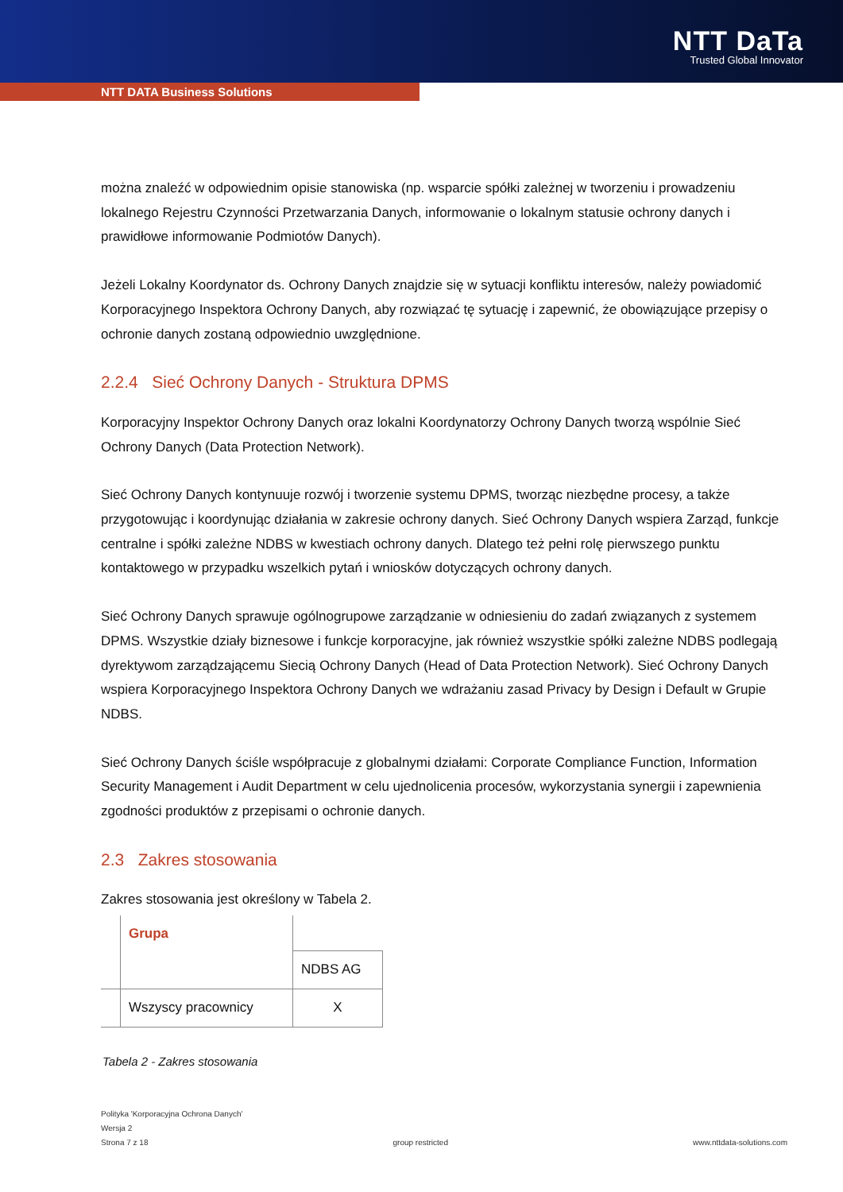NTT DaTa
Trusted Global Innovator
NTT DATA Business Solutions
można znaleźć w odpowiednim opisie stanowiska (np. wsparcie spółki zależnej w tworzeniu i prowadzeniu lokalnego Rejestru Czynności Przetwarzania Danych, informowanie o lokalnym statusie ochrony danych i prawidłowe informowanie Podmiotów Danych).
Jeżeli Lokalny Koordynator ds. Ochrony Danych znajdzie się w sytuacji konfliktu interesów, należy powiadomić Korporacyjnego Inspektora Ochrony Danych, aby rozwiązać tę sytuację i zapewnić, że obowiązujące przepisy o ochronie danych zostaną odpowiednio uwzględnione.
2.2.4 Sieć Ochrony Danych - Struktura DPMS
Korporacyjny Inspektor Ochrony Danych oraz lokalni Koordynatorzy Ochrony Danych tworzą wspólnie Sieć Ochrony Danych (Data Protection Network).
Sieć Ochrony Danych kontynuuje rozwój i tworzenie systemu DPMS, tworząc niezbędne procesy, a także przygotowując i koordynując działania w zakresie ochrony danych. Sieć Ochrony Danych wspiera Zarząd, funkcje centralne i spółki zależne NDBS w kwestiach ochrony danych. Dlatego też pełni rolę pierwszego punktu kontaktowego w przypadku wszelkich pytań i wniosków dotyczących ochrony danych.
Sieć Ochrony Danych sprawuje ogólnogrupowe zarządzanie w odniesieniu do zadań związanych z systemem DPMS. Wszystkie działy biznesowe i funkcje korporacyjne, jak również wszystkie spółki zależne NDBS podlegają dyrektywom zarządzającemu Siecią Ochrony Danych (Head of Data Protection Network). Sieć Ochrony Danych wspiera Korporacyjnego Inspektora Ochrony Danych we wdrażaniu zasad Privacy by Design i Default w Grupie NDBS.
Sieć Ochrony Danych ściśle współpracuje z globalnymi działami: Corporate Compliance Function, Information Security Management i Audit Department w celu ujednolicenia procesów, wykorzystania synergii i zapewnienia zgodności produktów z przepisami o ochronie danych.
2.3 Zakres stosowania
Zakres stosowania jest określony w Tabela 2.
| | Grupa | |
| | | NDBS AG |
| | Wszyscy pracownicy | X |
Tabela 2 - Zakres stosowania
Polityka 'Korporacyjna Ochrona Danych'
Wersja 2
Strona 7 z 18 group restricted www.nttdata-solutions.com